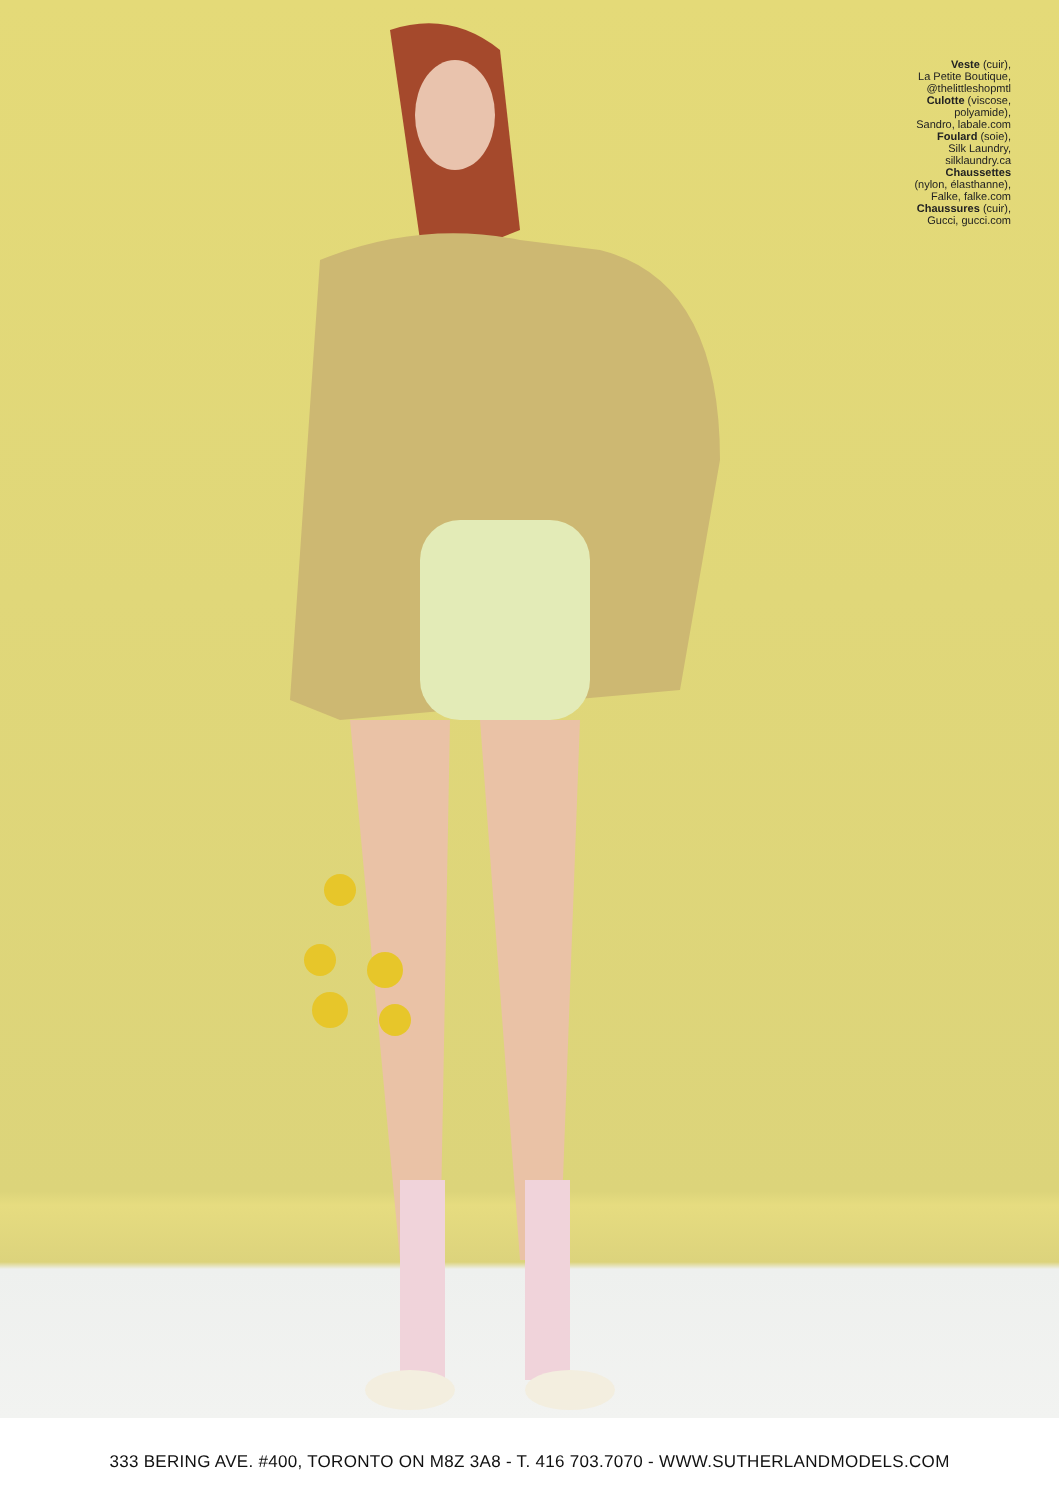Veste (cuir),
La Petite Boutique,
@thelittleshopmtl
Culotte (viscose,
polyamide),
Sandro, labale.com
Foulard (soie),
Silk Laundry,
silklaundry.ca
Chaussettes
(nylon, élasthanne),
Falke, falke.com
Chaussures (cuir),
Gucci, gucci.com
333 BERING AVE. #400, TORONTO ON M8Z 3A8 - T. 416 703.7070 - WWW.SUTHERLANDMODELS.COM